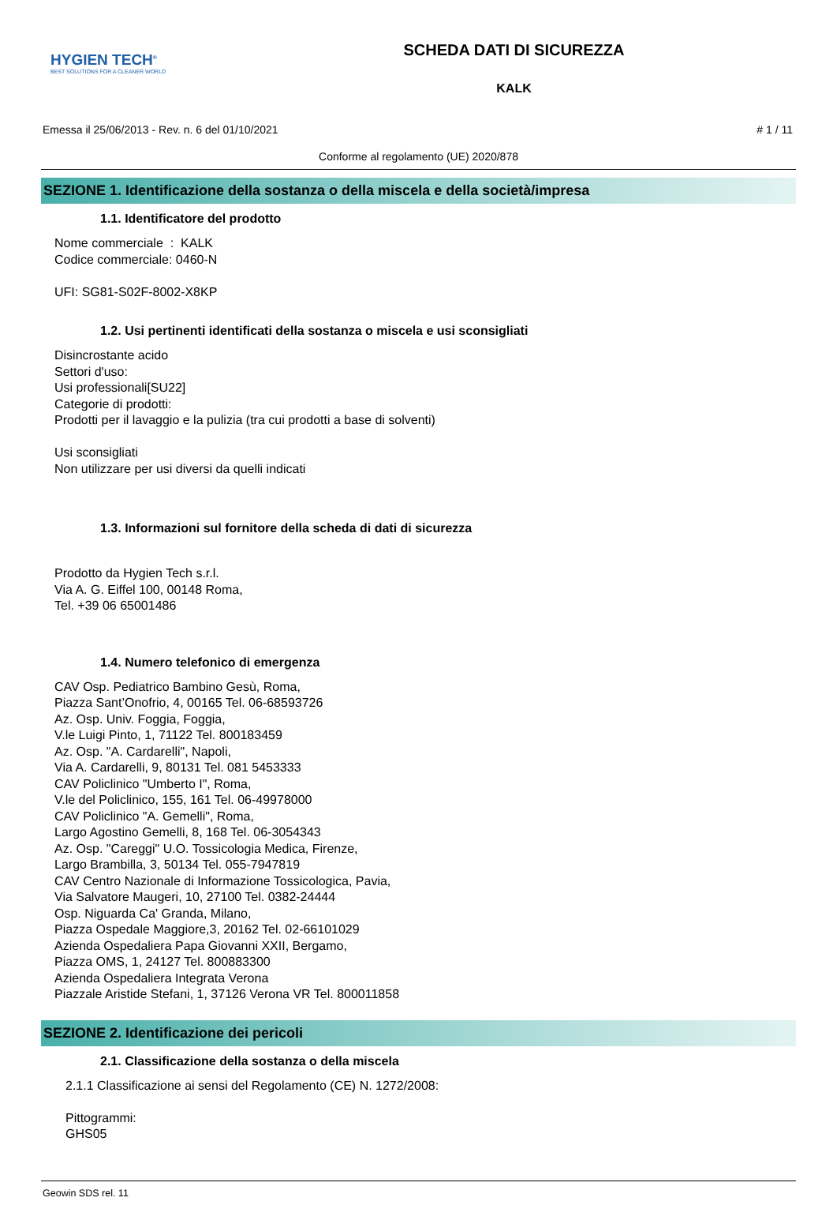HYGIEN TECH<sup>®</sup>
BEST SOLUTIONS FOR A CLEANER WORLD
SCHEDA DATI DI SICUREZZA
KALK
Emessa il 25/06/2013 - Rev. n. 6 del 01/10/2021 # 1 / 11
Conforme al regolamento (UE) 2020/878
SEZIONE 1. Identificazione della sostanza o della miscela e della società/impresa
1.1. Identificatore del prodotto
Nome commerciale : KALK
Codice commerciale: 0460-N
UFI: SG81-S02F-8002-X8KP
1.2. Usi pertinenti identificati della sostanza o miscela e usi sconsigliati
Disincrostante acido
Settori d'uso:
Usi professionali[SU22]
Categorie di prodotti:
Prodotti per il lavaggio e la pulizia (tra cui prodotti a base di solventi)
Usi sconsigliati
Non utilizzare per usi diversi da quelli indicati
1.3. Informazioni sul fornitore della scheda di dati di sicurezza
Prodotto da Hygien Tech s.r.l.
Via A. G. Eiffel 100, 00148 Roma,
Tel. +39 06 65001486
1.4. Numero telefonico di emergenza
CAV Osp. Pediatrico Bambino Gesù, Roma,
Piazza Sant’Onofrio, 4, 00165 Tel. 06-68593726
Az. Osp. Univ. Foggia, Foggia,
V.le Luigi Pinto, 1, 71122 Tel. 800183459
Az. Osp. "A. Cardarelli", Napoli,
Via A. Cardarelli, 9, 80131 Tel. 081 5453333
CAV Policlinico "Umberto I", Roma,
V.le del Policlinico, 155, 161 Tel. 06-49978000
CAV Policlinico "A. Gemelli", Roma,
Largo Agostino Gemelli, 8, 168 Tel. 06-3054343
Az. Osp. "Careggi" U.O. Tossicologia Medica, Firenze,
Largo Brambilla, 3, 50134 Tel. 055-7947819
CAV Centro Nazionale di Informazione Tossicologica, Pavia,
Via Salvatore Maugeri, 10, 27100 Tel. 0382-24444
Osp. Niguarda Ca' Granda, Milano,
Piazza Ospedale Maggiore,3, 20162 Tel. 02-66101029
Azienda Ospedaliera Papa Giovanni XXII, Bergamo,
Piazza OMS, 1, 24127 Tel. 800883300
Azienda Ospedaliera Integrata Verona
Piazzale Aristide Stefani, 1, 37126 Verona VR Tel. 800011858
SEZIONE 2. Identificazione dei pericoli
2.1. Classificazione della sostanza o della miscela
2.1.1 Classificazione ai sensi del Regolamento (CE) N. 1272/2008:
Pittogrammi:
GHS05
Geowin SDS rel. 11